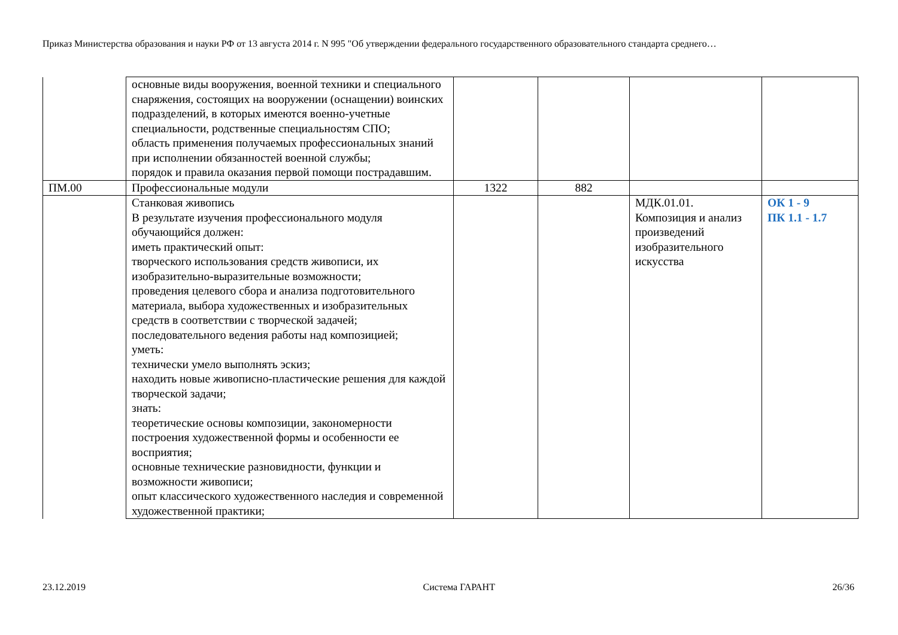Приказ Министерства образования и науки РФ от 13 августа 2014 г. N 995 "Об утверждении федерального государственного образовательного стандарта среднего…
| | основные виды вооружения, военной техники и специального снаряжения, состоящих на вооружении (оснащении) воинских подразделений, в которых имеются военно-учетные специальности, родственные специальностям СПО; область применения получаемых профессиональных знаний при исполнении обязанностей военной службы; порядок и правила оказания первой помощи пострадавшим. | | | | |
| ПМ.00 | Профессиональные модули | 1322 | 882 | | |
| | Станковая живопись В результате изучения профессионального модуля обучающийся должен: иметь практический опыт: творческого использования средств живописи, их изобразительно-выразительные возможности; проведения целевого сбора и анализа подготовительного материала, выбора художественных и изобразительных средств в соответствии с творческой задачей; последовательного ведения работы над композицией; уметь: технически умело выполнять эскиз; находить новые живописно-пластические решения для каждой творческой задачи; знать: теоретические основы композиции, закономерности построения художественной формы и особенности ее восприятия; основные технические разновидности, функции и возможности живописи; опыт классического художественного наследия и современной художественной практики; | | | МДК.01.01. Композиция и анализ произведений изобразительного искусства | ОК 1 - 9 ПК 1.1 - 1.7 |
23.12.2019 Система ГАРАНТ 26/36